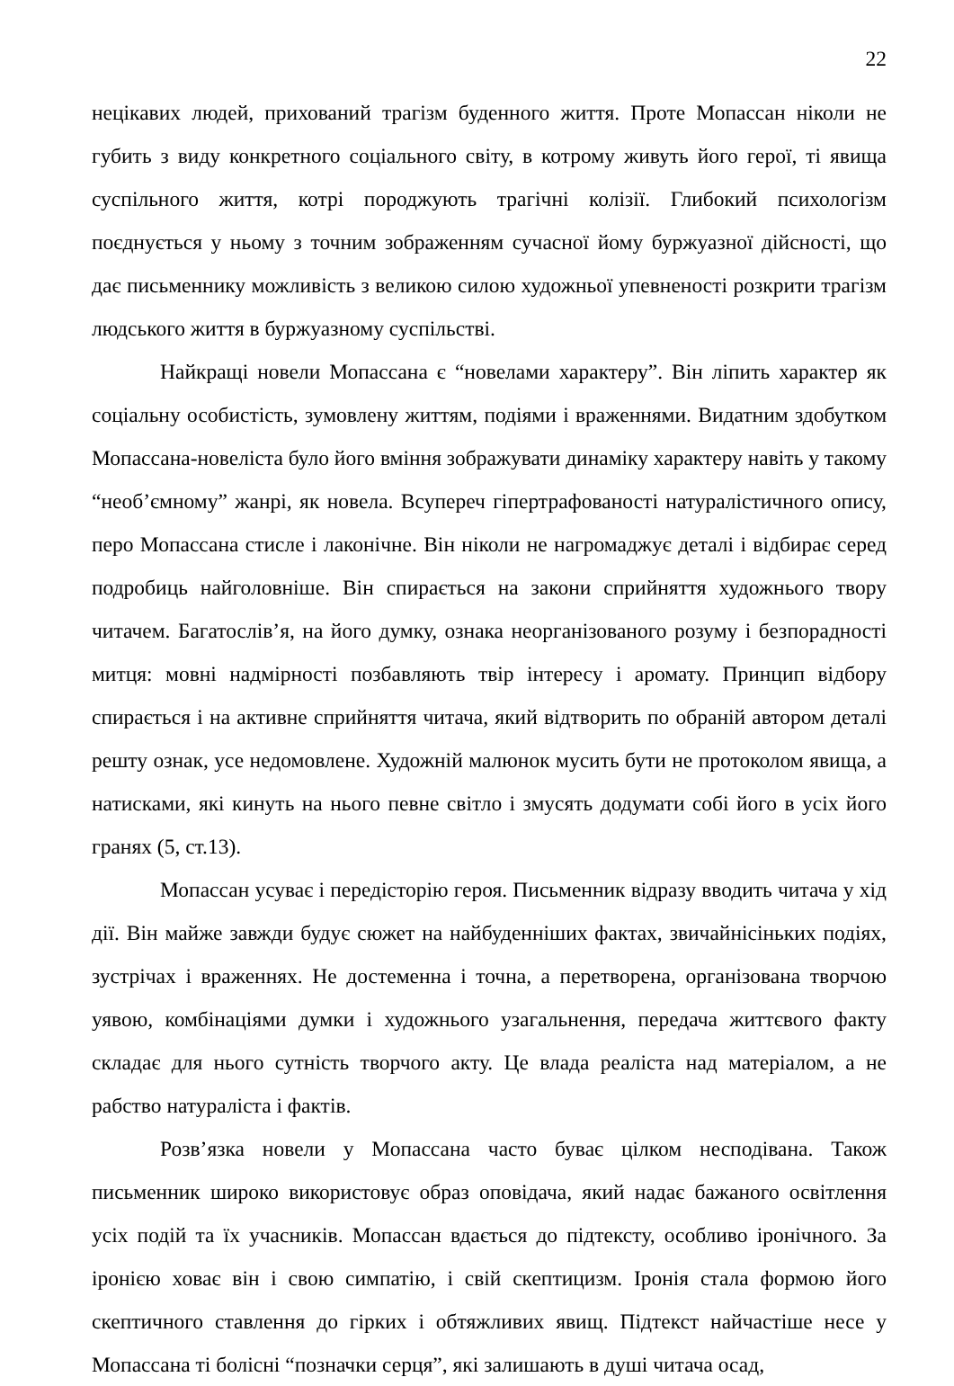22
нецікавих людей, прихований трагізм буденного життя. Проте Мопассан ніколи не губить з виду конкретного соціального світу, в котрому живуть його герої, ті явища суспільного життя, котрі породжують трагічні колізії. Глибокий психологізм поєднується у ньому з точним зображенням сучасної йому буржуазної дійсності, що дає письменнику можливість з великою силою художньої упевненості розкрити трагізм людського життя в буржуазному суспільстві.
Найкращі новели Мопассана є “новелами характеру”. Він ліпить характер як соціальну особистість, зумовлену життям, подіями і враженнями. Видатним здобутком Мопассана-новеліста було його вміння зображувати динаміку характеру навіть у такому “необ’ємному” жанрі, як новела. Всупереч гіпертрафованості натуралістичного опису, перо Мопассана стисле і лаконічне. Він ніколи не нагромаджує деталі і відбирає серед подробиць найголовніше. Він спирається на закони сприйняття художнього твору читачем. Багатослів’я, на його думку, ознака неорганізованого розуму і безпорадності митця: мовні надмірності позбавляють твір інтересу і аромату. Принцип відбору спирається і на активне сприйняття читача, який відтворить по обраній автором деталі решту ознак, усе недомовлене. Художній малюнок мусить бути не протоколом явища, а натисками, які кинуть на нього певне світло і змусять додумати собі його в усіх його гранях (5, ст.13).
Мопассан усуває і передісторію героя. Письменник відразу вводить читача у хід дії. Він майже завжди будує сюжет на найбуденніших фактах, звичайнісіньких подіях, зустрічах і враженнях. Не достеменна і точна, а перетворена, організована творчою уявою, комбінаціями думки і художнього узагальнення, передача життєвого факту складає для нього сутність творчого акту. Це влада реаліста над матеріалом, а не рабство натураліста і фактів.
Розв’язка новели у Мопассана часто буває цілком несподівана. Також письменник широко використовує образ оповідача, який надає бажаного освітлення усіх подій та їх учасників. Мопассан вдається до підтексту, особливо іронічного. За іронією ховає він і свою симпатію, і свій скептицизм. Іронія стала формою його скептичного ставлення до гірких і обтяжливих явищ. Підтекст найчастіше несе у Мопассана ті болісні “позначки серця”, які залишають в душі читача осад,